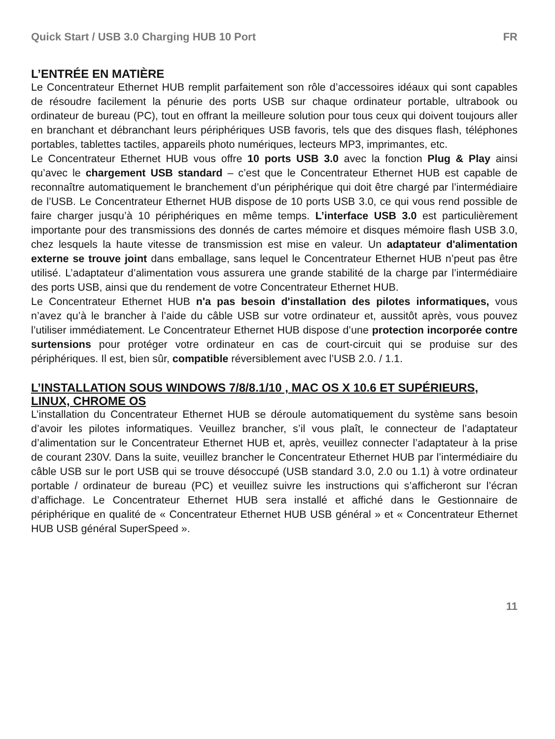Quick Start / USB 3.0 Charging HUB 10 Port FR
L’ENTRÉE EN MATIÈRE
Le Concentrateur Ethernet HUB remplit parfaitement son rôle d’accessoires idéaux qui sont capables de résoudre facilement la pénurie des ports USB sur chaque ordinateur portable, ultrabook ou ordinateur de bureau (PC), tout en offrant la meilleure solution pour tous ceux qui doivent toujours aller en branchant et débranchant leurs périphériques USB favoris, tels que des disques flash, téléphones portables, tablettes tactiles, appareils photo numériques, lecteurs MP3, imprimantes, etc.
Le Concentrateur Ethernet HUB vous offre 10 ports USB 3.0 avec la fonction Plug & Play ainsi qu’avec le chargement USB standard – c’est que le Concentrateur Ethernet HUB est capable de reconnaître automatiquement le branchement d’un périphérique qui doit être chargé par l’intermédiaire de l’USB. Le Concentrateur Ethernet HUB dispose de 10 ports USB 3.0, ce qui vous rend possible de faire charger jusqu’à 10 périphériques en même temps. L’interface USB 3.0 est particulièrement importante pour des transmissions des donnés de cartes mémoire et disques mémoire flash USB 3.0, chez lesquels la haute vitesse de transmission est mise en valeur. Un adaptateur d'alimentation externe se trouve joint dans emballage, sans lequel le Concentrateur Ethernet HUB n’peut pas être utilisé. L’adaptateur d’alimentation vous assurera une grande stabilité de la charge par l’intermédiaire des ports USB, ainsi que du rendement de votre Concentrateur Ethernet HUB.
Le Concentrateur Ethernet HUB n'a pas besoin d'installation des pilotes informatiques, vous n’avez qu’à le brancher à l’aide du câble USB sur votre ordinateur et, aussitôt après, vous pouvez l’utiliser immédiatement. Le Concentrateur Ethernet HUB dispose d’une protection incorporée contre surtensions pour protéger votre ordinateur en cas de court-circuit qui se produise sur des périphériques. Il est, bien sûr, compatible réversiblement avec l’USB 2.0. / 1.1.
L’INSTALLATION SOUS WINDOWS 7/8/8.1/10 , MAC OS X 10.6 ET SUPÉRIEURS, LINUX, CHROME OS
L’installation du Concentrateur Ethernet HUB se déroule automatiquement du système sans besoin d’avoir les pilotes informatiques. Veuillez brancher, s’il vous plaît, le connecteur de l’adaptateur d’alimentation sur le Concentrateur Ethernet HUB et, après, veuillez connecter l’adaptateur à la prise de courant 230V. Dans la suite, veuillez brancher le Concentrateur Ethernet HUB par l’intermédiaire du câble USB sur le port USB qui se trouve désoccupé (USB standard 3.0, 2.0 ou 1.1) à votre ordinateur portable / ordinateur de bureau (PC) et veuillez suivre les instructions qui s’afficheront sur l’écran d’affichage. Le Concentrateur Ethernet HUB sera installé et affiché dans le Gestionnaire de périphérique en qualité de « Concentrateur Ethernet HUB USB général » et « Concentrateur Ethernet HUB USB général SuperSpeed ».
11